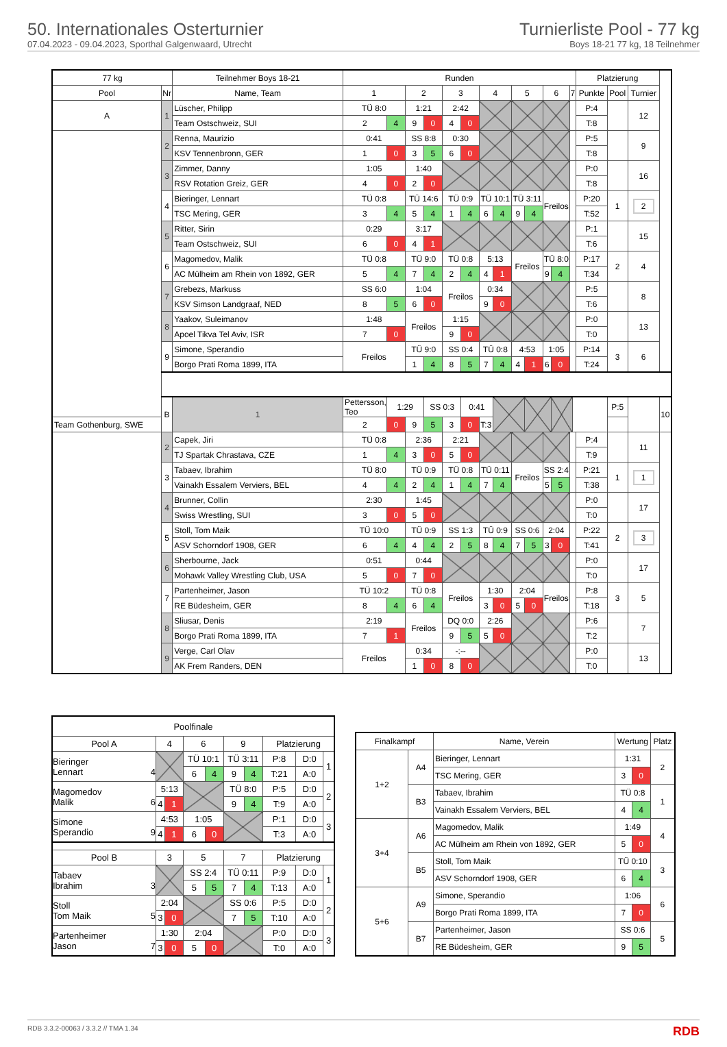50. Internationales Osterturnier
07.04.2023 - 09.04.2023, Sporthal Galgenwaard, Utrecht
Turnierliste Pool - 77 kg
Boys 18-21 77 kg, 18 Teilnehmer
| 77 kg | | Teilnehmer Boys 18-21 | Runden | | | | | | | | | | | | | | Platzierung | | | |
| Pool | Nr | Name, Team | 1 | | 2 | | 3 | | 4 | | 5 | | 6 | | 7 | | Punkte | Pool | Turnier | |
| A | 1 | Lüscher, Philipp | TÜ 8:0 | | 1:21 | | 2:42 | | | | | | | | | | P:4 | | 12 | |
| | | Team Ostschweiz, SUI | 2 | 4 | 9 | 0 | 4 | 0 | | | | | | | | | T:8 | | | |
| | 2 | Renna, Maurizio | 0:41 | | SS 8:8 | | 0:30 | | | | | | | | | | P:5 | | 9 | |
| | | KSV Tennenbronn, GER | 1 | 0 | 3 | 5 | 6 | 0 | | | | | | | | | T:8 | | | |
| | 3 | Zimmer, Danny | 1:05 | | 1:40 | | | | | | | | | | | | P:0 | | 16 | |
| | | RSV Rotation Greiz, GER | 4 | 0 | 2 | 0 | | | | | | | | | | | T:8 | | | |
| | 4 | Bieringer, Lennart | TÜ 0:8 | | TÜ 14:6 | | TÜ 0:9 | | TÜ 10:1 | | TÜ 3:11 | | Freilos | | | | P:20 | 1 | 2 | |
| | | TSC Mering, GER | 3 | 4 | 5 | 4 | 1 | 4 | 6 | 4 | 9 | 4 | | | | | T:52 | | | |
| | 5 | Ritter, Sirin | 0:29 | | 3:17 | | | | | | | | | | | | P:1 | | 15 | |
| | | Team Ostschweiz, SUI | 6 | 0 | 4 | 1 | | | | | | | | | | | T:6 | | | |
| | 6 | Magomedov, Malik | TÜ 0:8 | | TÜ 9:0 | | TÜ 0:8 | | 5:13 | | Freilos | | TÜ 8:0 | | | | P:17 | 2 | 4 | |
| | | AC Mülheim am Rhein von 1892, GER | 5 | 4 | 7 | 4 | 2 | 4 | 4 | 1 | | | 9 | 4 | | | T:34 | | | |
| | 7 | Grebezs, Markuss | SS 6:0 | | 1:04 | | Freilos | | 0:34 | | | | | | | | P:5 | | 8 | |
| | | KSV Simson Landgraaf, NED | 8 | 5 | 6 | 0 | | | 9 | 0 | | | | | | | T:6 | | | |
| | 8 | Yaakov, Suleimanov | 1:48 | | Freilos | | 1:15 | | | | | | | | | | P:0 | | 13 | |
| | | Apoel Tikva Tel Aviv, ISR | 7 | 0 | | | 9 | 0 | | | | | | | | | T:0 | | | |
| | 9 | Simone, Sperandio | Freilos | | TÜ 9:0 | | SS 0:4 | | TÜ 0:8 | | 4:53 | | 1:05 | | | | P:14 | 3 | 6 | |
| | | Borgo Prati Roma 1899, ITA | | | 1 | 4 | 8 | 5 | 7 | 4 | 4 | 1 | 6 | 0 | | | T:24 | | | |
| | B | 1 | Pettersson, Teo | 1:29 | | SS 0:3 | | 0:41 | | | | | | | | | | P:5 | | 10 |
| Team Gothenburg, SWE | | | 2 | 0 | 9 | 5 | 3 | 0 | T:3 | | | | | | | | | | | |
| | 2 | Capek, Jiri | TÜ 0:8 | | 2:36 | | 2:21 | | | | | | | | | | P:4 | | 11 | |
| | | TJ Spartak Chrastava, CZE | 1 | 4 | 3 | 0 | 5 | 0 | | | | | | | | | T:9 | | | |
| | 3 | Tabaev, Ibrahim | TÜ 8:0 | | TÜ 0:9 | | TÜ 0:8 | | TÜ 0:11 | | Freilos | | SS 2:4 | | | | P:21 | 1 | 1 | |
| | | Vainakh Essalem Verviers, BEL | 4 | 4 | 2 | 4 | 1 | 4 | 7 | 4 | | | 5 | 5 | | | T:38 | | | |
| | 4 | Brunner, Collin | 2:30 | | 1:45 | | | | | | | | | | | | P:0 | | 17 | |
| | | Swiss Wrestling, SUI | 3 | 0 | 5 | 0 | | | | | | | | | | | T:0 | | | |
| | 5 | Stoll, Tom Maik | TÜ 10:0 | | TÜ 0:9 | | SS 1:3 | | TÜ 0:9 | | SS 0:6 | | 2:04 | | | | P:22 | 2 | 3 | |
| | | ASV Schorndorf 1908, GER | 6 | 4 | 4 | 4 | 2 | 5 | 8 | 4 | 7 | 5 | 3 | 0 | | | T:41 | | | |
| | 6 | Sherbourne, Jack | 0:51 | | 0:44 | | | | | | | | | | | | P:0 | | 17 | |
| | | Mohawk Valley Wrestling Club, USA | 5 | 0 | 7 | 0 | | | | | | | | | | | T:0 | | | |
| | 7 | Partenheimer, Jason | TÜ 10:2 | | TÜ 0:8 | | Freilos | | 1:30 | | 2:04 | | Freilos | | | | P:8 | 3 | 5 | |
| | | RE Büdesheim, GER | 8 | 4 | 6 | 4 | | | 3 | 0 | 5 | 0 | | | | | T:18 | | | |
| | 8 | Sliusar, Denis | 2:19 | | Freilos | | DQ 0:0 | | 2:26 | | | | | | | | P:6 | | 7 | |
| | | Borgo Prati Roma 1899, ITA | 7 | 1 | | | 9 | 5 | 5 | 0 | | | | | | | T:2 | | | |
| | 9 | Verge, Carl Olav | Freilos | | 0:34 | | -:-- | | | | | | | | | | P:0 | | 13 | |
| | | AK Frem Randers, DEN | | | 1 | 0 | 8 | 0 | | | | | | | | | T:0 | | | |
| Poolfinale | | | | | | | | | |
| Pool A | 4 | | 6 | | 9 | | Platzierung | | |
| Bieringer Lennart 4 | | | TÜ 10:1 | | TÜ 3:11 | | P:8 | D:0 | 1 |
| | | | 6 | 4 | 9 | 4 | T:21 | A:0 | |
| Magomedov Malik 6 | 5:13 | | | | TÜ 8:0 | | P:5 | D:0 | 2 |
| | 4 | 1 | | | 9 | 4 | T:9 | A:0 | |
| Simone Sperandio 9 | 4:53 | | 1:05 | | | | P:1 | D:0 | 3 |
| | 4 | 1 | 6 | 0 | | | T:3 | A:0 | |
| Pool B | 3 | | 5 | | 7 | | Platzierung | | |
| Tabaev Ibrahim 3 | | | SS 2:4 | | TÜ 0:11 | | P:9 | D:0 | 1 |
| | | | 5 | 5 | 7 | 4 | T:13 | A:0 | |
| Stoll Tom Maik 5 | 2:04 | | | | SS 0:6 | | P:5 | D:0 | 2 |
| | 3 | 0 | | | 7 | 5 | T:10 | A:0 | |
| Partenheimer Jason 7 | 1:30 | | 2:04 | | | | P:0 | D:0 | 3 |
| | 3 | 0 | 5 | 0 | | | T:0 | A:0 | |
| Finalkampf | | Name, Verein | Wertung | | Platz |
| 1+2 | A4 | Bieringer, Lennart | 1:31 | | 2 |
| | | TSC Mering, GER | 3 | 0 | |
| | B3 | Tabaev, Ibrahim | TÜ 0:8 | | 1 |
| | | Vainakh Essalem Verviers, BEL | 4 | 4 | |
| 3+4 | A6 | Magomedov, Malik | 1:49 | | 4 |
| | | AC Mülheim am Rhein von 1892, GER | 5 | 0 | |
| | B5 | Stoll, Tom Maik | TÜ 0:10 | | 3 |
| | | ASV Schorndorf 1908, GER | 6 | 4 | |
| 5+6 | A9 | Simone, Sperandio | 1:06 | | 6 |
| | | Borgo Prati Roma 1899, ITA | 7 | 0 | |
| | B7 | Partenheimer, Jason | SS 0:6 | | 5 |
| | | RE Büdesheim, GER | 9 | 5 | |
RDB 3.3.2-00063 / 3.3.2 // TMA 1.34 RDB